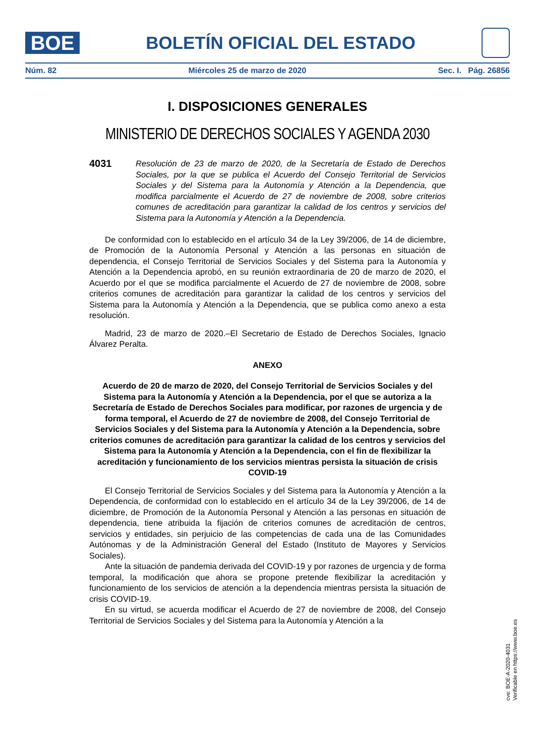BOE
BOLETÍN OFICIAL DEL ESTADO
Núm. 82 Miércoles 25 de marzo de 2020 Sec. I. Pág. 26856
I. DISPOSICIONES GENERALES
MINISTERIO DE DERECHOS SOCIALES Y AGENDA 2030
4031
Resolución de 23 de marzo de 2020, de la Secretaría de Estado de Derechos Sociales, por la que se publica el Acuerdo del Consejo Territorial de Servicios Sociales y del Sistema para la Autonomía y Atención a la Dependencia, que modifica parcialmente el Acuerdo de 27 de noviembre de 2008, sobre criterios comunes de acreditación para garantizar la calidad de los centros y servicios del Sistema para la Autonomía y Atención a la Dependencia.
De conformidad con lo establecido en el artículo 34 de la Ley 39/2006, de 14 de diciembre, de Promoción de la Autonomía Personal y Atención a las personas en situación de dependencia, el Consejo Territorial de Servicios Sociales y del Sistema para la Autonomía y Atención a la Dependencia aprobó, en su reunión extraordinaria de 20 de marzo de 2020, el Acuerdo por el que se modifica parcialmente el Acuerdo de 27 de noviembre de 2008, sobre criterios comunes de acreditación para garantizar la calidad de los centros y servicios del Sistema para la Autonomía y Atención a la Dependencia, que se publica como anexo a esta resolución.
Madrid, 23 de marzo de 2020.–El Secretario de Estado de Derechos Sociales, Ignacio Álvarez Peralta.
ANEXO
Acuerdo de 20 de marzo de 2020, del Consejo Territorial de Servicios Sociales y del Sistema para la Autonomía y Atención a la Dependencia, por el que se autoriza a la Secretaría de Estado de Derechos Sociales para modificar, por razones de urgencia y de forma temporal, el Acuerdo de 27 de noviembre de 2008, del Consejo Territorial de Servicios Sociales y del Sistema para la Autonomía y Atención a la Dependencia, sobre criterios comunes de acreditación para garantizar la calidad de los centros y servicios del Sistema para la Autonomía y Atención a la Dependencia, con el fin de flexibilizar la acreditación y funcionamiento de los servicios mientras persista la situación de crisis COVID-19
El Consejo Territorial de Servicios Sociales y del Sistema para la Autonomía y Atención a la Dependencia, de conformidad con lo establecido en el artículo 34 de la Ley 39/2006, de 14 de diciembre, de Promoción de la Autonomía Personal y Atención a las personas en situación de dependencia, tiene atribuida la fijación de criterios comunes de acreditación de centros, servicios y entidades, sin perjuicio de las competencias de cada una de las Comunidades Autónomas y de la Administración General del Estado (Instituto de Mayores y Servicios Sociales).
Ante la situación de pandemia derivada del COVID-19 y por razones de urgencia y de forma temporal, la modificación que ahora se propone pretende flexibilizar la acreditación y funcionamiento de los servicios de atención a la dependencia mientras persista la situación de crisis COVID-19.
En su virtud, se acuerda modificar el Acuerdo de 27 de noviembre de 2008, del Consejo Territorial de Servicios Sociales y del Sistema para la Autonomía y Atención a la
cve: BOE-A-2020-4031
Verificable en https://www.boe.es